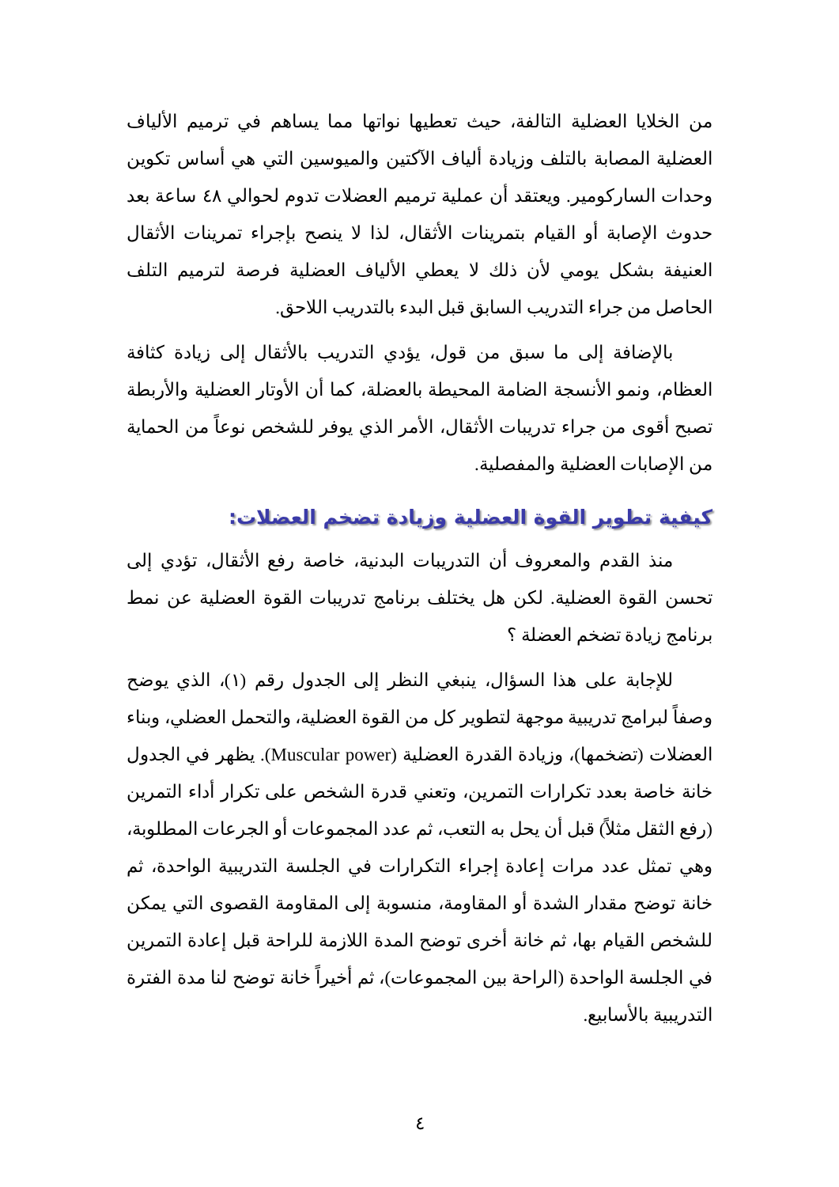من الخلايا العضلية التالفة، حيث تعطيها نواتها مما يساهم في ترميم الألياف العضلية المصابة بالتلف وزيادة ألياف الآكتين والميوسين التي هي أساس تكوين وحدات الساركومير. ويعتقد أن عملية ترميم العضلات تدوم لحوالي ٤٨ ساعة بعد حدوث الإصابة أو القيام بتمرينات الأثقال، لذا لا ينصح بإجراء تمرينات الأثقال العنيفة بشكل يومي لأن ذلك لا يعطي الألياف العضلية فرصة لترميم التلف الحاصل من جراء التدريب السابق قبل البدء بالتدريب اللاحق.
بالإضافة إلى ما سبق من قول، يؤدي التدريب بالأثقال إلى زيادة كثافة العظام، ونمو الأنسجة الضامة المحيطة بالعضلة، كما أن الأوتار العضلية والأربطة تصبح أقوى من جراء تدريبات الأثقال، الأمر الذي يوفر للشخص نوعاً من الحماية من الإصابات العضلية والمفصلية.
كيفية تطوير القوة العضلية وزيادة تضخم العضلات:
منذ القدم والمعروف أن التدريبات البدنية، خاصة رفع الأثقال، تؤدي إلى تحسن القوة العضلية. لكن هل يختلف برنامج تدريبات القوة العضلية عن نمط برنامج زيادة تضخم العضلة ؟
للإجابة على هذا السؤال، ينبغي النظر إلى الجدول رقم (١)، الذي يوضح وصفاً لبرامج تدريبية موجهة لتطوير كل من القوة العضلية، والتحمل العضلي، وبناء العضلات (تضخمها)، وزيادة القدرة العضلية (Muscular power). يظهر في الجدول خانة خاصة بعدد تكرارات التمرين، وتعني قدرة الشخص على تكرار أداء التمرين (رفع الثقل مثلاً) قبل أن يحل به التعب، ثم عدد المجموعات أو الجرعات المطلوبة، وهي تمثل عدد مرات إعادة إجراء التكرارات في الجلسة التدريبية الواحدة، ثم خانة توضح مقدار الشدة أو المقاومة، منسوبة إلى المقاومة القصوى التي يمكن للشخص القيام بها، ثم خانة أخرى توضح المدة اللازمة للراحة قبل إعادة التمرين في الجلسة الواحدة (الراحة بين المجموعات)، ثم أخيراً خانة توضح لنا مدة الفترة التدريبية بالأسابيع.
٤